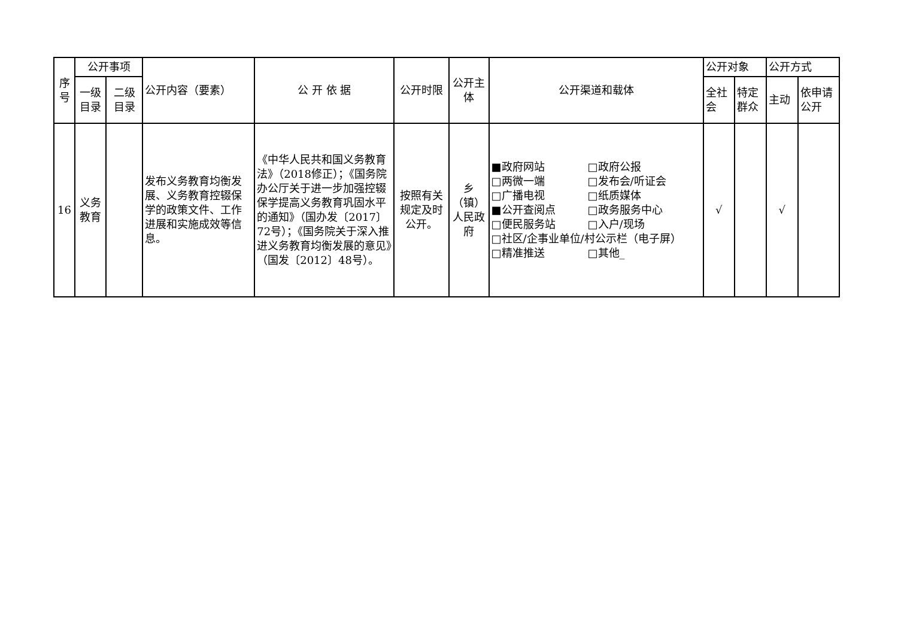| 序号 | 公开事项 | | 公开内容（要素） | 公 开 依 据 | 公开时限 | 公开主体 | 公开渠道和载体 | 公开对象 | | 公开方式 | |
| --- | --- | --- | --- | --- | --- | --- | --- | --- | --- | --- | --- |
| | 一级目录 | 二级目录 | | | | | | 全社会 | 特定群众 | 主动 | 依申请公开 |
| 16 | 义务教育 | | 发布义务教育均衡发展、义务教育控辍保学的政策文件、工作进展和实施成效等信息。 | 《中华人民共和国义务教育法》（2018修正）；《国务院办公厅关于进一步加强控辍保学提高义务教育巩固水平的通知》（国办发〔2017〕72号）；《国务院关于深入推进义务教育均衡发展的意见》（国发〔2012〕48号）。 | 按照有关规定及时公开。 | 乡（镇）人民政府 | ■政府网站 □政府公报 □两微一端 □发布会/听证会 □广播电视 □纸质媒体 ■公开查阅点 □政务服务中心 □便民服务站 □入户/现场 □社区/企事业单位/村公示栏（电子屏） □精准推送 □其他_ | √ | | √ | |